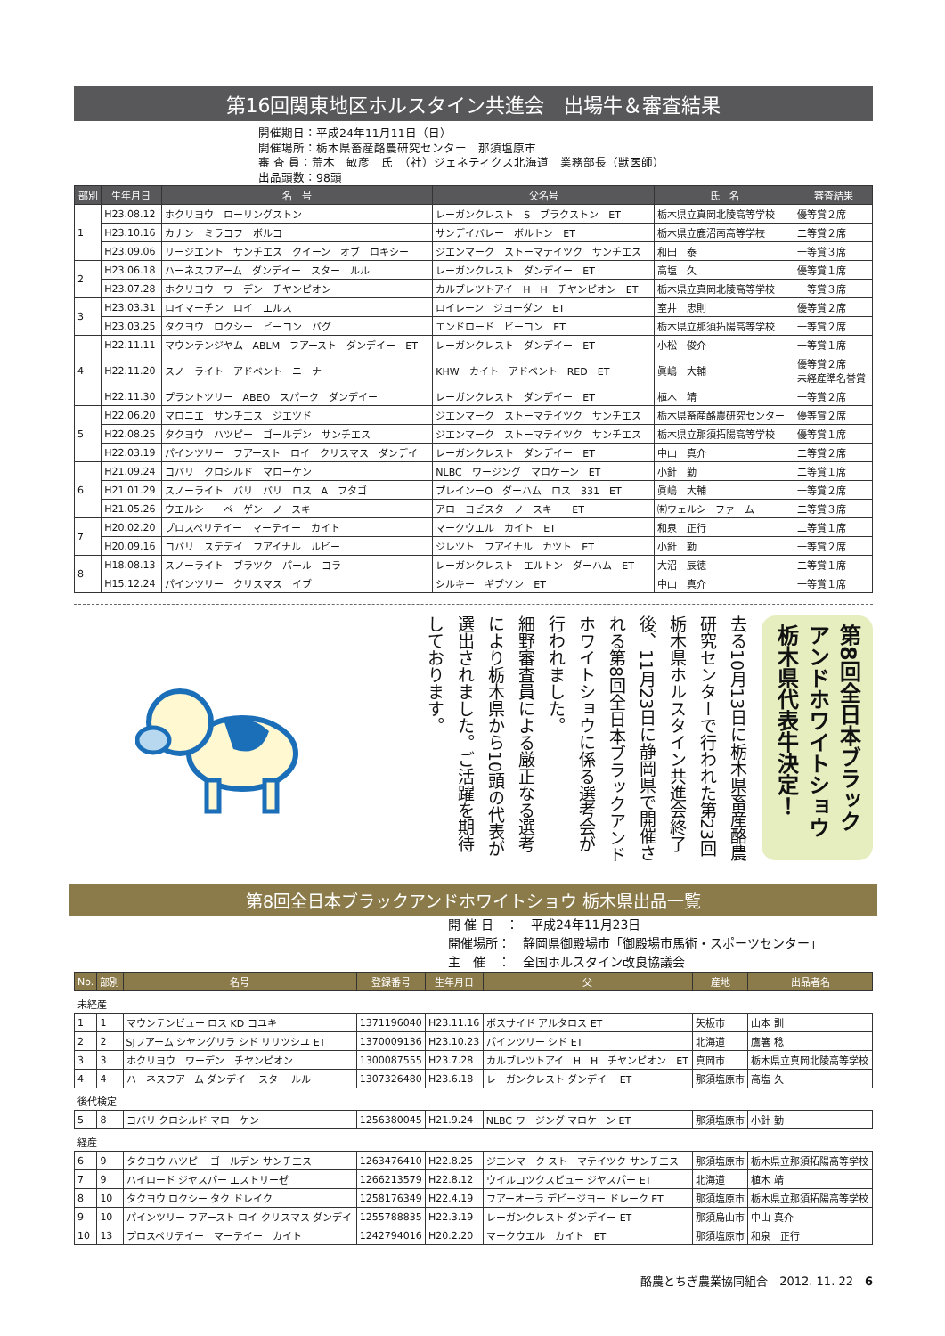第16回関東地区ホルスタイン共進会　出場牛＆審査結果
開催期日：平成24年11月11日（日）
開催場所：栃木県畜産酪農研究センター　那須塩原市
審 査 員：荒木　敏彦　氏　（社）ジェネティクス北海道　業務部長（獣医師）
出品頭数：98頭
| 部別 | 生年月日 | 名 号 | 父名号 | 氏 名 | 審査結果 |
| --- | --- | --- | --- | --- | --- |
| 1 | H23.08.12 | ホクリヨウ ローリングストン | レーガンクレスト S ブラクストン ET | 栃木県立真岡北陵高等学校 | 優等賞２席 |
| | H23.10.16 | カナン ミラコフ ボルコ | サンデイバレー ボルトン ET | 栃木県立鹿沼南高等学校 | 二等賞２席 |
| | H23.09.06 | リージエント サンチエス クイーン オブ ロキシー | ジエンマーク ストーマテイツク サンチエス | 和田 泰 | 一等賞３席 |
| 2 | H23.06.18 | ハーネスフアーム ダンデイー スター ルル | レーガンクレスト ダンデイー ET | 高塩 久 | 優等賞１席 |
| | H23.07.28 | ホクリヨウ ワーデン チヤンピオン | カルブレツトアイ H H チヤンピオン ET | 栃木県立真岡北陵高等学校 | 一等賞３席 |
| 3 | H23.03.31 | ロイマーチン ロイ エルス | ロイレーン ジヨーダン ET | 室井 忠則 | 優等賞２席 |
| | H23.03.25 | タクヨウ ロクシー ビーコン バグ | エンドロード ビーコン ET | 栃木県立那須拓陽高等学校 | 一等賞２席 |
| 4 | H22.11.11 | マウンテンジヤム ABLM フアースト ダンデイー ET | レーガンクレスト ダンデイー ET | 小松 俊介 | 一等賞１席 |
| | H22.11.20 | スノーライト アドベント ニーナ | KHW カイト アドベント RED ET | 眞嶋 大輔 | 優等賞２席 未経産準名誉賞 |
| | H22.11.30 | プラントツリー ABEO スパーク ダンデイー | レーガンクレスト ダンデイー ET | 植木 靖 | 一等賞２席 |
| 5 | H22.06.20 | マロニエ サンチエス ジエツド | ジエンマーク ストーマテイツク サンチエス | 栃木県畜産酪農研究センター | 優等賞２席 |
| | H22.08.25 | タクヨウ ハツピー ゴールデン サンチエス | ジエンマーク ストーマテイツク サンチエス | 栃木県立那須拓陽高等学校 | 優等賞１席 |
| | H22.03.19 | パインツリー フアースト ロイ クリスマス ダンデイ | レーガンクレスト ダンデイー ET | 中山 真介 | 二等賞２席 |
| 6 | H21.09.24 | コバリ クロシルド マローケン | NLBC ワージング マロケーン ET | 小針 勤 | 二等賞１席 |
| | H21.01.29 | スノーライト バリ バリ ロス A フタゴ | プレインーO ダーハム ロス 331 ET | 眞嶋 大輔 | 一等賞２席 |
| | H21.05.26 | ウエルシー ペーゲン ノースキー | アローヨビスタ ノースキー ET | ㈲ウェルシーファーム | 二等賞３席 |
| 7 | H20.02.20 | プロスペリテイー マーテイー カイト | マークウエル カイト ET | 和泉 正行 | 二等賞１席 |
| | H20.09.16 | コバリ ステデイ フアイナル ルビー | ジレツト フアイナル カツト ET | 小針 勤 | 一等賞２席 |
| 8 | H18.08.13 | スノーライト ブラツク パール コラ | レーガンクレスト エルトン ダーハム ET | 大沼 辰徳 | 二等賞１席 |
| | H15.12.24 | パインツリー クリスマス イブ | シルキー ギブソン ET | 中山 真介 | 一等賞１席 |
去る10月13日に栃木県畜産酪農研究センターで行われた第23回栃木県ホルスタイン共進会終了後、11月23日に静岡県で開催される第8回全日本ブラックアンドホワイトショウに係る選考会が行われました。
細野審査員による厳正なる選考により栃木県から10頭の代表が選出されました。ご活躍を期待しております。
第8回全日本ブラックアンドホワイトショウ
栃木県代表牛決定！
第8回全日本ブラックアンドホワイトショウ 栃木県出品一覧
開 催 日　：　平成24年11月23日
開催場所：　静岡県御殿場市「御殿場市馬術・スポーツセンター」
主　催　：　全国ホルスタイン改良協議会
| No. | 部別 | 名号 | 登録番号 | 生年月日 | 父 | 産地 | 出品者名 |
| --- | --- | --- | --- | --- | --- | --- | --- |
| 未経産 | | | | | | | |
| 1 | 1 | マウンテンビュー ロス KD コユキ | 1371196040 | H23.11.16 | ボスサイド アルタロス ET | 矢板市 | 山本 訓 |
| 2 | 2 | SJフアーム シヤングリラ シド リリツシユ ET | 1370009136 | H23.10.23 | パインツリー シド ET | 北海道 | 鷹箸 稔 |
| 3 | 3 | ホクリヨウ ワーデン チヤンピオン | 1300087555 | H23.7.28 | カルブレツトアイ H H チヤンピオン ET | 真岡市 | 栃木県立真岡北陵高等学校 |
| 4 | 4 | ハーネスフアーム ダンデイー スター ルル | 1307326480 | H23.6.18 | レーガンクレスト ダンデイー ET | 那須塩原市 | 高塩 久 |
| 後代検定 | | | | | | | |
| 5 | 8 | コバリ クロシルド マローケン | 1256380045 | H21.9.24 | NLBC ワージング マロケーン ET | 那須塩原市 | 小針 勤 |
| 経産 | | | | | | | |
| 6 | 9 | タクヨウ ハツピー ゴールデン サンチエス | 1263476410 | H22.8.25 | ジエンマーク ストーマテイツク サンチエス | 那須塩原市 | 栃木県立那須拓陽高等学校 |
| 7 | 9 | ハイロード ジヤスパー エストリーゼ | 1266213579 | H22.8.12 | ウイルコツクスビュー ジヤスパー ET | 北海道 | 植木 靖 |
| 8 | 10 | タクヨウ ロクシー タク ドレイク | 1258176349 | H22.4.19 | フアーオーラ デビージヨー ドレーク ET | 那須塩原市 | 栃木県立那須拓陽高等学校 |
| 9 | 10 | パインツリー フアースト ロイ クリスマス ダンデイ | 1255788835 | H22.3.19 | レーガンクレスト ダンデイー ET | 那須烏山市 | 中山 真介 |
| 10 | 13 | プロスペリテイー マーテイー カイト | 1242794016 | H20.2.20 | マークウエル カイト ET | 那須塩原市 | 和泉 正行 |
酪農とちぎ農業協同組合　2012. 11. 22　6